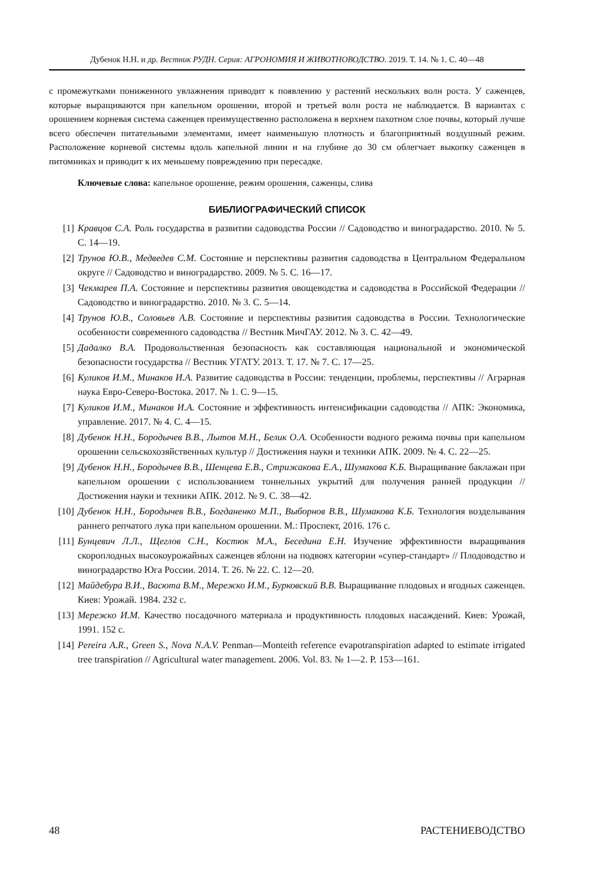Дубенок Н.Н. и др. Вестник РУДН. Серия: АГРОНОМИЯ И ЖИВОТНОВОДСТВО. 2019. Т. 14. № 1. С. 40—48
с промежутками пониженного увлажнения приводит к появлению у растений нескольких волн роста. У саженцев, которые выращиваются при капельном орошении, второй и третьей волн роста не наблюдается. В вариантах с орошением корневая система саженцев преимущественно расположена в верхнем пахотном слое почвы, который лучше всего обеспечен питательными элементами, имеет наименьшую плотность и благоприятный воздушный режим. Расположение корневой системы вдоль капельной линии и на глубине до 30 см облегчает выкопку саженцев в питомниках и приводит к их меньшему повреждению при пересадке.
Ключевые слова: капельное орошение, режим орошения, саженцы, слива
БИБЛИОГРАФИЧЕСКИЙ СПИСОК
[1] Кравцов С.А. Роль государства в развитии садоводства России // Садоводство и виноградарство. 2010. № 5. С. 14—19.
[2] Трунов Ю.В., Медведев С.М. Состояние и перспективы развития садоводства в Центральном Федеральном округе // Садоводство и виноградарство. 2009. № 5. С. 16—17.
[3] Чекмарев П.А. Состояние и перспективы развития овощеводства и садоводства в Российской Федерации // Садоводство и виноградарство. 2010. № 3. С. 5—14.
[4] Трунов Ю.В., Соловьев А.В. Состояние и перспективы развития садоводства в России. Технологические особенности современного садоводства // Вестник МичГАУ. 2012. № 3. С. 42—49.
[5] Дадалко В.А. Продовольственная безопасность как составляющая национальной и экономической безопасности государства // Вестник УГАТУ. 2013. Т. 17. № 7. С. 17—25.
[6] Куликов И.М., Минаков И.А. Развитие садоводства в России: тенденции, проблемы, перспективы // Аграрная наука Евро-Северо-Востока. 2017. № 1. С. 9—15.
[7] Куликов И.М., Минаков И.А. Состояние и эффективность интенсификации садоводства // АПК: Экономика, управление. 2017. № 4. С. 4—15.
[8] Дубенок Н.Н., Бородычев В.В., Лытов М.Н., Белик О.А. Особенности водного режима почвы при капельном орошении сельскохозяйственных культур // Достижения науки и техники АПК. 2009. № 4. С. 22—25.
[9] Дубенок Н.Н., Бородычев В.В., Шенцева Е.В., Стрижакова Е.А., Шумакова К.Б. Выращивание баклажан при капельном орошении с использованием тоннельных укрытий для получения ранней продукции // Достижения науки и техники АПК. 2012. № 9. С. 38—42.
[10] Дубенок Н.Н., Бородычев В.В., Богданенко М.П., Выборнов В.В., Шумакова К.Б. Технология возделывания раннего репчатого лука при капельном орошении. М.: Проспект, 2016. 176 с.
[11] Бунцевич Л.Л., Щеглов С.Н., Костюк М.А., Беседина Е.Н. Изучение эффективности выращивания скороплодных высокоурожайных саженцев яблони на подвоях категории «супер-стандарт» // Плодоводство и виноградарство Юга России. 2014. Т. 26. № 22. С. 12—20.
[12] Майдебура В.И., Васюта В.М., Мережко И.М., Бурковский В.В. Выращивание плодовых и ягодных саженцев. Киев: Урожай. 1984. 232 с.
[13] Мережко И.М. Качество посадочного материала и продуктивность плодовых насаждений. Киев: Урожай, 1991. 152 с.
[14] Pereira A.R., Green S., Nova N.A.V. Penman—Monteith reference evapotranspiration adapted to estimate irrigated tree transpiration // Agricultural water management. 2006. Vol. 83. № 1—2. P. 153—161.
48 РАСТЕНИЕВОДСТВО